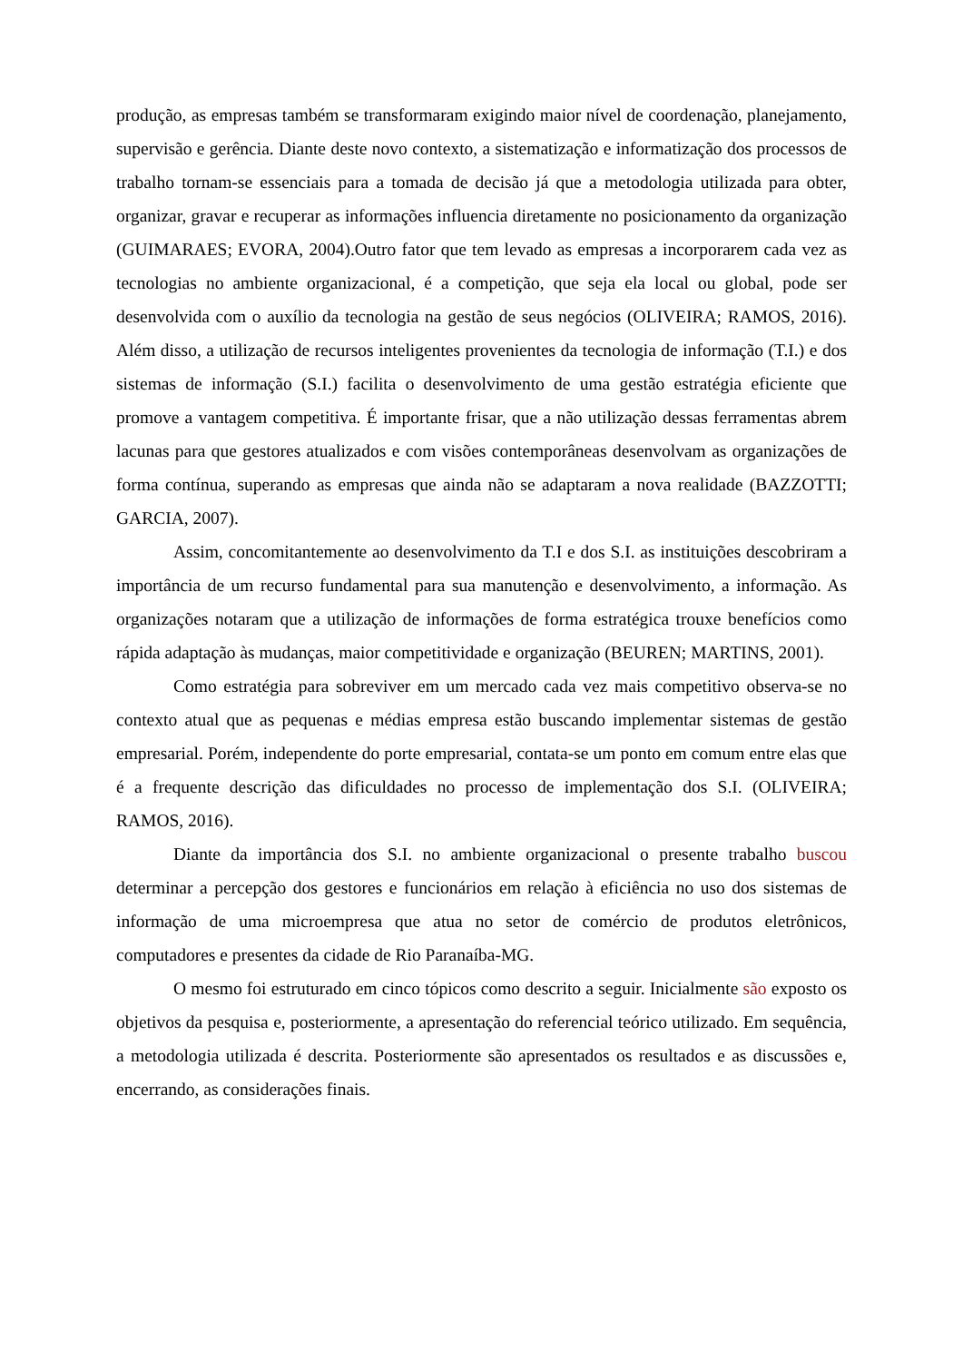produção, as empresas também se transformaram exigindo maior nível de coordenação, planejamento, supervisão e gerência. Diante deste novo contexto, a sistematização e informatização dos processos de trabalho tornam-se essenciais para a tomada de decisão já que a metodologia utilizada para obter, organizar, gravar e recuperar as informações influencia diretamente no posicionamento da organização (GUIMARAES; EVORA, 2004).Outro fator que tem levado as empresas a incorporarem cada vez as tecnologias no ambiente organizacional, é a competição, que seja ela local ou global, pode ser desenvolvida com o auxílio da tecnologia na gestão de seus negócios (OLIVEIRA; RAMOS, 2016). Além disso, a utilização de recursos inteligentes provenientes da tecnologia de informação (T.I.) e dos sistemas de informação (S.I.) facilita o desenvolvimento de uma gestão estratégia eficiente que promove a vantagem competitiva. É importante frisar, que a não utilização dessas ferramentas abrem lacunas para que gestores atualizados e com visões contemporâneas desenvolvam as organizações de forma contínua, superando as empresas que ainda não se adaptaram a nova realidade (BAZZOTTI; GARCIA, 2007).
Assim, concomitantemente ao desenvolvimento da T.I e dos S.I. as instituições descobriram a importância de um recurso fundamental para sua manutenção e desenvolvimento, a informação. As organizações notaram que a utilização de informações de forma estratégica trouxe benefícios como rápida adaptação às mudanças, maior competitividade e organização (BEUREN; MARTINS, 2001).
Como estratégia para sobreviver em um mercado cada vez mais competitivo observa-se no contexto atual que as pequenas e médias empresa estão buscando implementar sistemas de gestão empresarial. Porém, independente do porte empresarial, contata-se um ponto em comum entre elas que é a frequente descrição das dificuldades no processo de implementação dos S.I. (OLIVEIRA; RAMOS, 2016).
Diante da importância dos S.I. no ambiente organizacional o presente trabalho buscou determinar a percepção dos gestores e funcionários em relação à eficiência no uso dos sistemas de informação de uma microempresa que atua no setor de comércio de produtos eletrônicos, computadores e presentes da cidade de Rio Paranaíba-MG.
O mesmo foi estruturado em cinco tópicos como descrito a seguir. Inicialmente são exposto os objetivos da pesquisa e, posteriormente, a apresentação do referencial teórico utilizado. Em sequência, a metodologia utilizada é descrita. Posteriormente são apresentados os resultados e as discussões e, encerrando, as considerações finais.